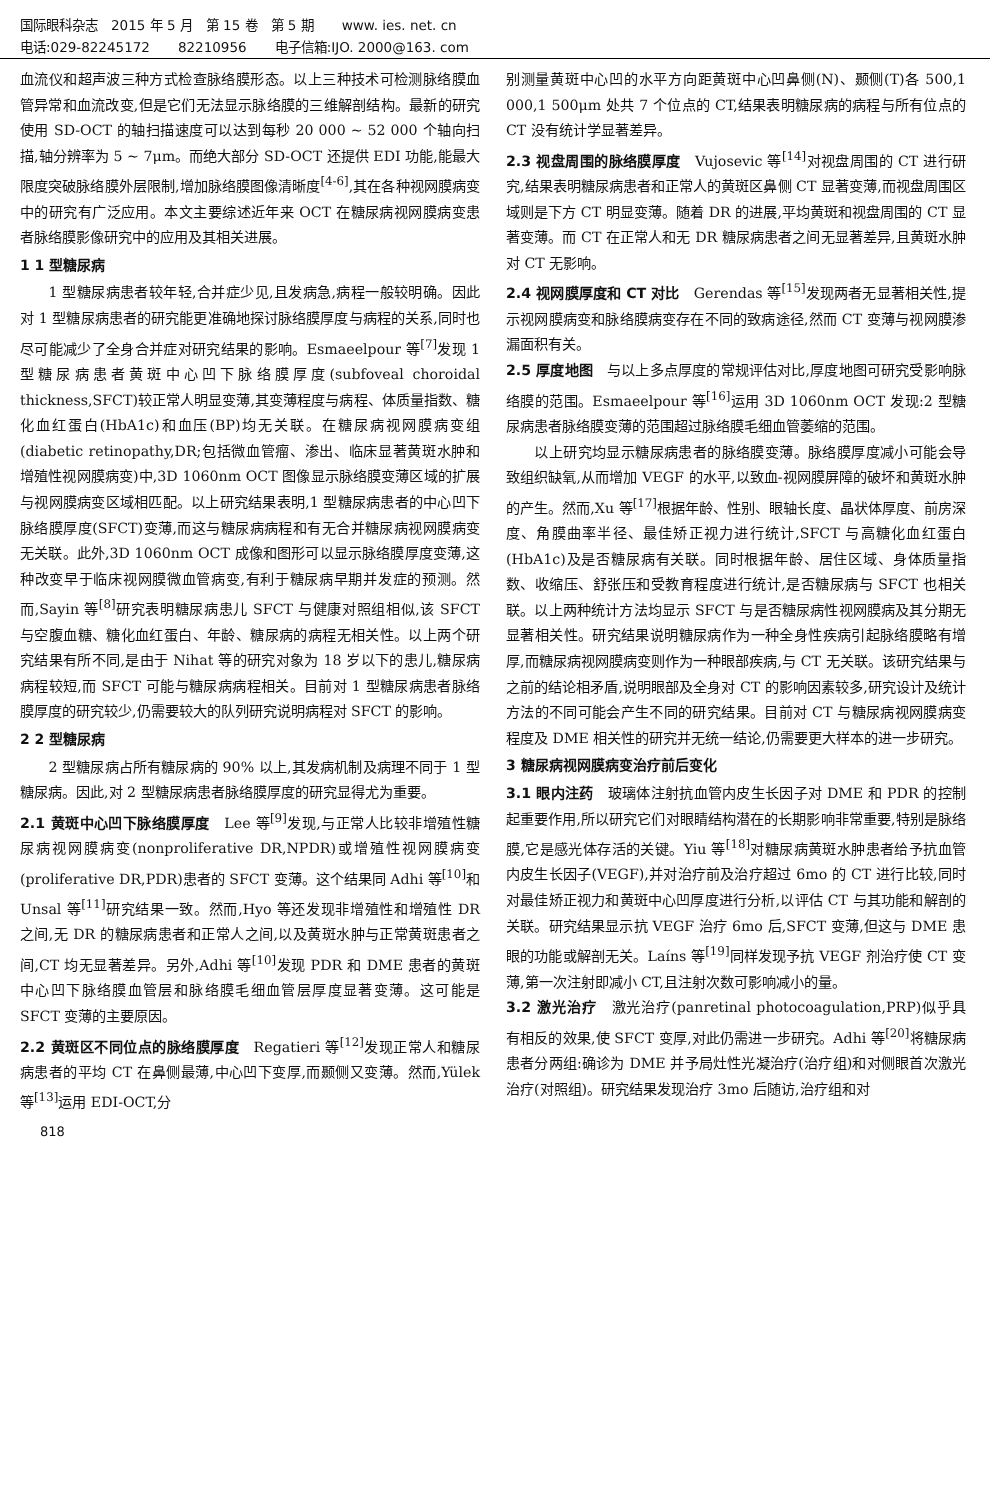国际眼科杂志　2015 年 5 月　第 15 卷　第 5 期 www. ies. net. cn
电话:029-82245172 82210956 电子信箱:IJO. 2000@163. com
血流仪和超声波三种方式检查脉络膜形态。以上三种技术可检测脉络膜血管异常和血流改变,但是它们无法显示脉络膜的三维解剖结构。最新的研究使用 SD-OCT 的轴扫描速度可以达到每秒 20 000 ~ 52 000 个轴向扫描,轴分辨率为 5 ~ 7μm。而绝大部分 SD-OCT 还提供 EDI 功能,能最大限度突破脉络膜外层限制,增加脉络膜图像清晰度<sup>[4-6]</sup>,其在各种视网膜病变中的研究有广泛应用。本文主要综述近年来 OCT 在糖尿病视网膜病变患者脉络膜影像研究中的应用及其相关进展。
1 1 型糖尿病
1 型糖尿病患者较年轻,合并症少见,且发病急,病程一般较明确。因此对 1 型糖尿病患者的研究能更准确地探讨脉络膜厚度与病程的关系,同时也尽可能减少了全身合并症对研究结果的影响。Esmaeelpour 等<sup>[7]</sup>发现 1 型糖尿病患者黄斑中心凹下脉络膜厚度(subfoveal choroidal thickness,SFCT)较正常人明显变薄,其变薄程度与病程、体质量指数、糖化血红蛋白(HbA1c)和血压(BP)均无关联。在糖尿病视网膜病变组(diabetic retinopathy,DR;包括微血管瘤、渗出、临床显著黄斑水肿和增殖性视网膜病变)中,3D 1060nm OCT 图像显示脉络膜变薄区域的扩展与视网膜病变区域相匹配。以上研究结果表明,1 型糖尿病患者的中心凹下脉络膜厚度(SFCT)变薄,而这与糖尿病病程和有无合并糖尿病视网膜病变无关联。此外,3D 1060nm OCT 成像和图形可以显示脉络膜厚度变薄,这种改变早于临床视网膜微血管病变,有利于糖尿病早期并发症的预测。然而,Sayin 等<sup>[8]</sup>研究表明糖尿病患儿 SFCT 与健康对照组相似,该 SFCT 与空腹血糖、糖化血红蛋白、年龄、糖尿病的病程无相关性。以上两个研究结果有所不同,是由于 Nihat 等的研究对象为 18 岁以下的患儿,糖尿病病程较短,而 SFCT 可能与糖尿病病程相关。目前对 1 型糖尿病患者脉络膜厚度的研究较少,仍需要较大的队列研究说明病程对 SFCT 的影响。
2 2 型糖尿病
2 型糖尿病占所有糖尿病的 90% 以上,其发病机制及病理不同于 1 型糖尿病。因此,对 2 型糖尿病患者脉络膜厚度的研究显得尤为重要。
2.1 黄斑中心凹下脉络膜厚度　Lee 等<sup>[9]</sup>发现,与正常人比较非增殖性糖尿病视网膜病变(nonproliferative DR,NPDR)或增殖性视网膜病变(proliferative DR,PDR)患者的 SFCT 变薄。这个结果同 Adhi 等<sup>[10]</sup>和 Unsal 等<sup>[11]</sup>研究结果一致。然而,Hyo 等还发现非增殖性和增殖性 DR 之间,无 DR 的糖尿病患者和正常人之间,以及黄斑水肿与正常黄斑患者之间,CT 均无显著差异。另外,Adhi 等<sup>[10]</sup>发现 PDR 和 DME 患者的黄斑中心凹下脉络膜血管层和脉络膜毛细血管层厚度显著变薄。这可能是 SFCT 变薄的主要原因。
2.2 黄斑区不同位点的脉络膜厚度　Regatieri 等<sup>[12]</sup>发现正常人和糖尿病患者的平均 CT 在鼻侧最薄,中心凹下变厚,而颞侧又变薄。然而,Yülek 等<sup>[13]</sup>运用 EDI-OCT,分
别测量黄斑中心凹的水平方向距黄斑中心凹鼻侧(N)、颞侧(T)各 500,1 000,1 500μm 处共 7 个位点的 CT,结果表明糖尿病的病程与所有位点的 CT 没有统计学显著差异。
2.3 视盘周围的脉络膜厚度　Vujosevic 等<sup>[14]</sup>对视盘周围的 CT 进行研究,结果表明糖尿病患者和正常人的黄斑区鼻侧 CT 显著变薄,而视盘周围区域则是下方 CT 明显变薄。随着 DR 的进展,平均黄斑和视盘周围的 CT 显著变薄。而 CT 在正常人和无 DR 糖尿病患者之间无显著差异,且黄斑水肿对 CT 无影响。
2.4 视网膜厚度和 CT 对比　Gerendas 等<sup>[15]</sup>发现两者无显著相关性,提示视网膜病变和脉络膜病变存在不同的致病途径,然而 CT 变薄与视网膜渗漏面积有关。
2.5 厚度地图　与以上多点厚度的常规评估对比,厚度地图可研究受影响脉络膜的范围。Esmaeelpour 等<sup>[16]</sup>运用 3D 1060nm OCT 发现:2 型糖尿病患者脉络膜变薄的范围超过脉络膜毛细血管萎缩的范围。
以上研究均显示糖尿病患者的脉络膜变薄。脉络膜厚度减小可能会导致组织缺氧,从而增加 VEGF 的水平,以致血-视网膜屏障的破坏和黄斑水肿的产生。然而,Xu 等<sup>[17]</sup>根据年龄、性别、眼轴长度、晶状体厚度、前房深度、角膜曲率半径、最佳矫正视力进行统计,SFCT 与高糖化血红蛋白(HbA1c)及是否糖尿病有关联。同时根据年龄、居住区域、身体质量指数、收缩压、舒张压和受教育程度进行统计,是否糖尿病与 SFCT 也相关联。以上两种统计方法均显示 SFCT 与是否糖尿病性视网膜病及其分期无显著相关性。研究结果说明糖尿病作为一种全身性疾病引起脉络膜略有增厚,而糖尿病视网膜病变则作为一种眼部疾病,与 CT 无关联。该研究结果与之前的结论相矛盾,说明眼部及全身对 CT 的影响因素较多,研究设计及统计方法的不同可能会产生不同的研究结果。目前对 CT 与糖尿病视网膜病变程度及 DME 相关性的研究并无统一结论,仍需要更大样本的进一步研究。
3 糖尿病视网膜病变治疗前后变化
3.1 眼内注药　玻璃体注射抗血管内皮生长因子对 DME 和 PDR 的控制起重要作用,所以研究它们对眼睛结构潜在的长期影响非常重要,特别是脉络膜,它是感光体存活的关键。Yiu 等<sup>[18]</sup>对糖尿病黄斑水肿患者给予抗血管内皮生长因子(VEGF),并对治疗前及治疗超过 6mo 的 CT 进行比较,同时对最佳矫正视力和黄斑中心凹厚度进行分析,以评估 CT 与其功能和解剖的关联。研究结果显示抗 VEGF 治疗 6mo 后,SFCT 变薄,但这与 DME 患眼的功能或解剖无关。Laíns 等<sup>[19]</sup>同样发现予抗 VEGF 剂治疗使 CT 变薄,第一次注射即减小 CT,且注射次数可影响减小的量。
3.2 激光治疗　激光治疗(panretinal photocoagulation,PRP)似乎具有相反的效果,使 SFCT 变厚,对此仍需进一步研究。Adhi 等<sup>[20]</sup>将糖尿病患者分两组:确诊为 DME 并予局灶性光凝治疗(治疗组)和对侧眼首次激光治疗(对照组)。研究结果发现治疗 3mo 后随访,治疗组和对
818